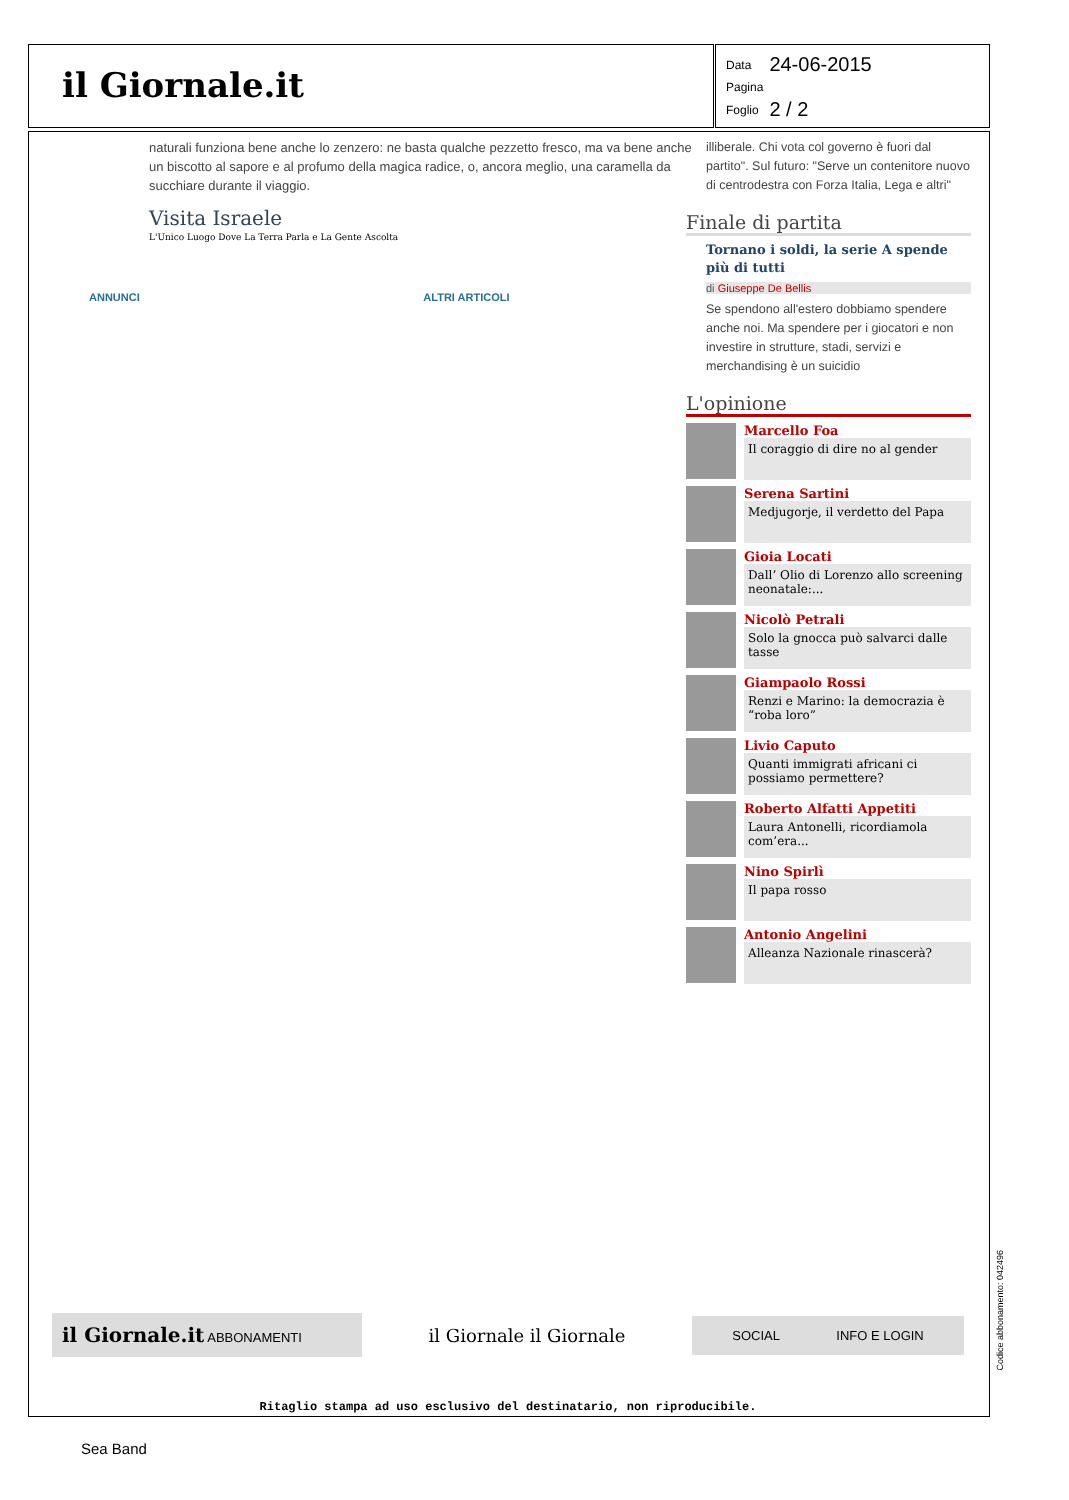il Giornale.it
| Data | 24-06-2015 |
| Pagina | |
| Foglio | 2 / 2 |
naturali funziona bene anche lo zenzero: ne basta qualche pezzetto fresco, ma va bene anche un biscotto al sapore e al profumo della magica radice, o, ancora meglio, una caramella da succhiare durante il viaggio.
Visita Israele
L'Unico Luogo Dove La Terra Parla e La Gente Ascolta
ANNUNCI ALTRI ARTICOLI
illiberale. Chi vota col governo è fuori dal partito". Sul futuro: "Serve un contenitore nuovo di centrodestra con Forza Italia, Lega e altri"
Finale di partita
Tornano i soldi, la serie A spende più di tutti
di Giuseppe De Bellis
Se spendono all'estero dobbiamo spendere anche noi. Ma spendere per i giocatori e non investire in strutture, stadi, servizi e merchandising è un suicidio
L'opinione
Marcello Foa
Il coraggio di dire no al gender
Serena Sartini
Medjugorje, il verdetto del Papa
Gioia Locati
Dall’ Olio di Lorenzo allo screening neonatale:...
Nicolò Petrali
Solo la gnocca può salvarci dalle tasse
Giampaolo Rossi
Renzi e Marino: la democrazia è “roba loro”
Livio Caputo
Quanti immigrati africani ci possiamo permettere?
Roberto Alfatti Appetiti
Laura Antonelli, ricordiamola com’era...
Nino Spirlì
Il papa rosso
Antonio Angelini
Alleanza Nazionale rinascerà?
il Giornale.it ABBONAMENTI
il Giornale il Giornale
SOCIAL INFO E LOGIN
Ritaglio stampa ad uso esclusivo del destinatario, non riproducibile.
Codice abbonamento: 042496
Sea Band